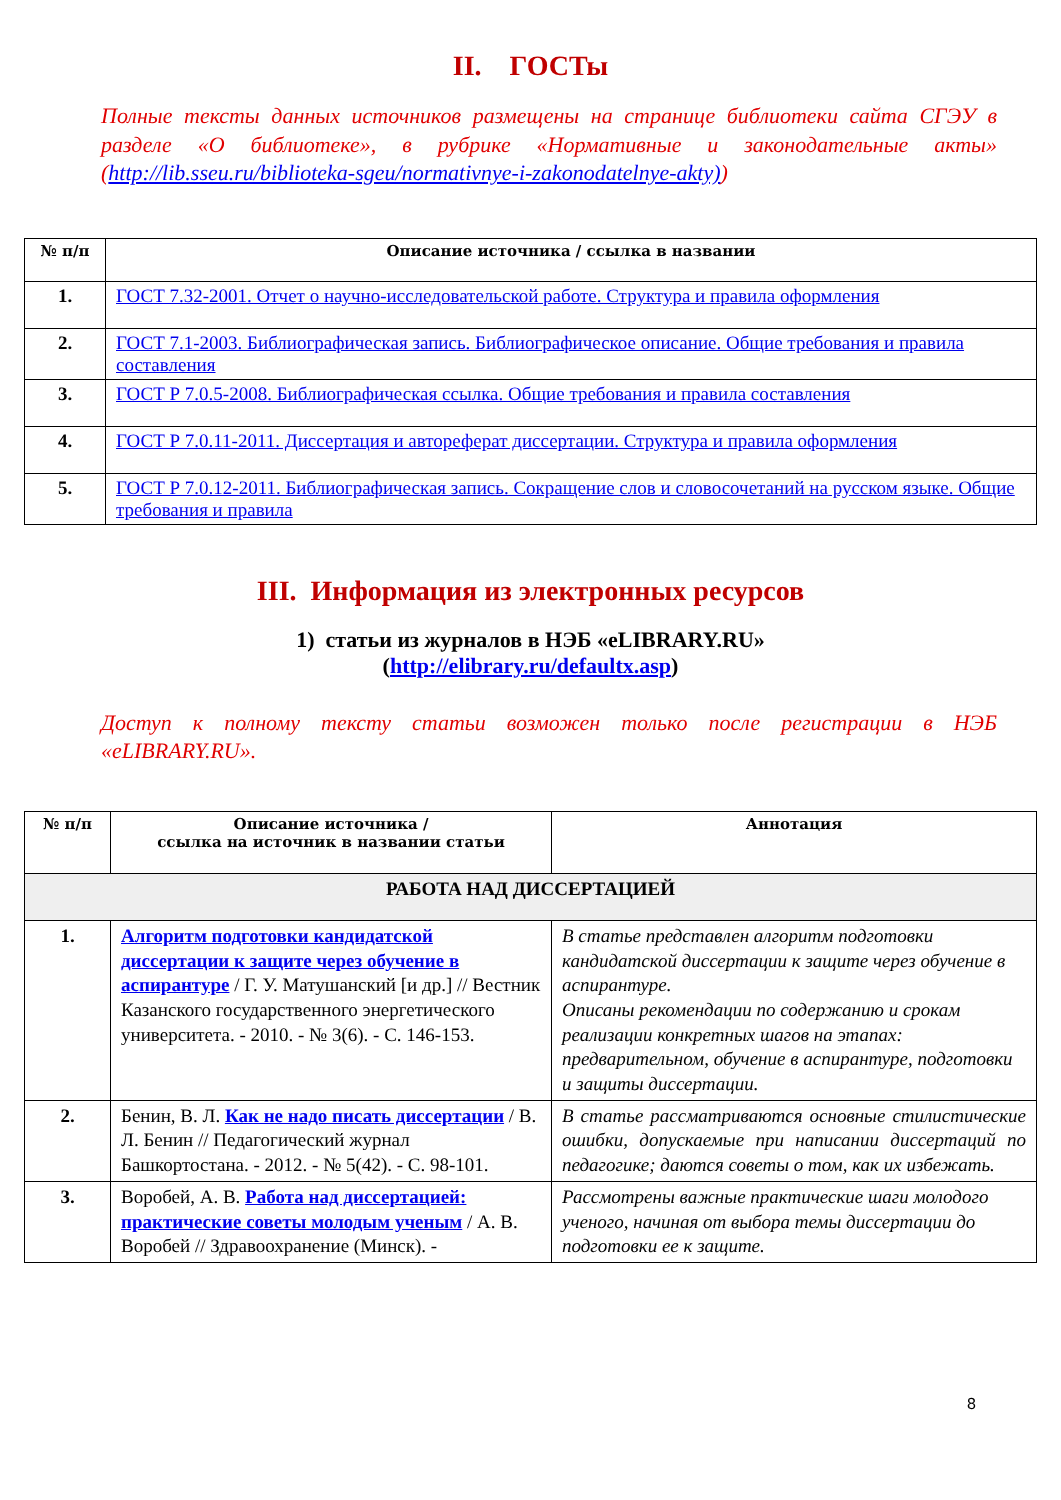II. ГОСТы
Полные тексты данных источников размещены на странице библиотеки сайта СГЭУ в разделе «О библиотеке», в рубрике «Нормативные и законодательные акты» (http://lib.sseu.ru/biblioteka-sgeu/normativnye-i-zakonodatelnye-akty))
| № п/п | Описание источника / ссылка в названии |
| --- | --- |
| 1. | ГОСТ 7.32-2001. Отчет о научно-исследовательской работе. Структура и правила оформления |
| 2. | ГОСТ 7.1-2003. Библиографическая запись. Библиографическое описание. Общие требования и правила составления |
| 3. | ГОСТ Р 7.0.5-2008. Библиографическая ссылка. Общие требования и правила составления |
| 4. | ГОСТ Р 7.0.11-2011. Диссертация и автореферат диссертации. Структура и правила оформления |
| 5. | ГОСТ Р 7.0.12-2011. Библиографическая запись. Сокращение слов и словосочетаний на русском языке. Общие требования и правила |
III. Информация из электронных ресурсов
1) статьи из журналов в НЭБ «eLIBRARY.RU»
(http://elibrary.ru/defaultx.asp)
Доступ к полному тексту статьи возможен только после регистрации в НЭБ «eLIBRARY.RU».
| № п/п | Описание источника / ссылка на источник в названии статьи | Аннотация |
| --- | --- | --- |
| РАБОТА НАД ДИССЕРТАЦИЕЙ | | |
| 1. | Алгоритм подготовки кандидатской диссертации к защите через обучение в аспирантуре / Г. У. Матушанский [и др.] // Вестник Казанского государственного энергетического университета. - 2010. - № 3(6). - С. 146-153. | В статье представлен алгоритм подготовки кандидатской диссертации к защите через обучение в аспирантуре. Описаны рекомендации по содержанию и срокам реализации конкретных шагов на этапах: предварительном, обучение в аспирантуре, подготовки и защиты диссертации. |
| 2. | Бенин, В. Л. Как не надо писать диссертации / В. Л. Бенин // Педагогический журнал Башкортостана. - 2012. - № 5(42). - С. 98-101. | В статье рассматриваются основные стилистические ошибки, допускаемые при написании диссертаций по педагогике; даются советы о том, как их избежать. |
| 3. | Воробей, А. В. Работа над диссертацией: практические советы молодым ученым / А. В. Воробей // Здравоохранение (Минск). - | Рассмотрены важные практические шаги молодого ученого, начиная от выбора темы диссертации до подготовки ее к защите. |
8